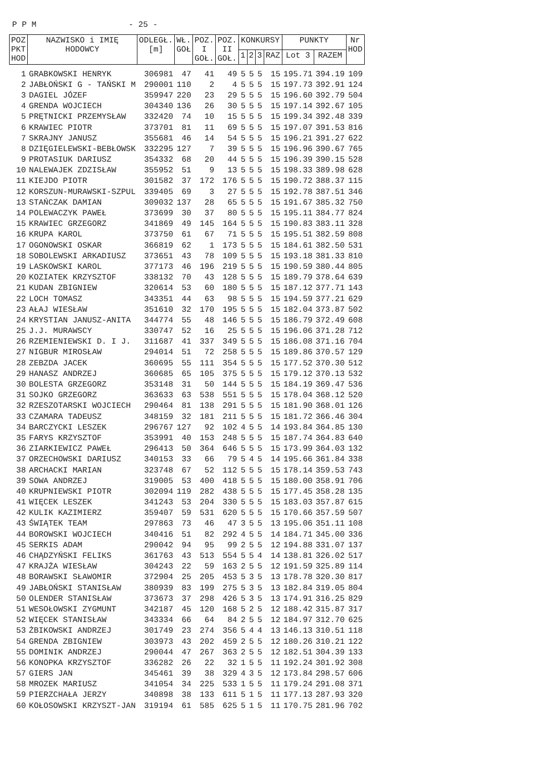P P M - 25 -
| POZ PKT HOD | NAZWISKO i IMIĘ HODOWCY | ODLEGŁ. [m] | WŁ. GOŁ | POZ. I GOŁ. | POZ. II GOŁ. | KONKURSY | | | | PUNKTY | | Nr HOD |
| --- | --- | --- | --- | --- | --- | --- | --- | --- | --- | --- | --- | --- |
| | | | | | | 1 | 2 | 3 | RAZ | Lot 3 | RAZEM | |
| 1 | GRABKOWSKI HENRYK | 306981 | 47 | 41 | 49 | 5 | 5 | 5 | 15 | 195.71 | 394.19 | 109 |
| 2 | JABŁOŃSKI G - TAŃSKI M | 290001 | 110 | 2 | 4 | 5 | 5 | 5 | 15 | 197.73 | 392.91 | 124 |
| 3 | DAGIEL JÓZEF | 359947 | 220 | 23 | 29 | 5 | 5 | 5 | 15 | 196.60 | 392.79 | 504 |
| 4 | GRENDA WOJCIECH | 304340 | 136 | 26 | 30 | 5 | 5 | 5 | 15 | 197.14 | 392.67 | 105 |
| 5 | PRĘTNICKI PRZEMYSŁAW | 332420 | 74 | 10 | 15 | 5 | 5 | 5 | 15 | 199.34 | 392.48 | 339 |
| 6 | KRAWIEC PIOTR | 373701 | 81 | 11 | 69 | 5 | 5 | 5 | 15 | 197.07 | 391.53 | 816 |
| 7 | SKRAJNY JANUSZ | 355681 | 46 | 14 | 54 | 5 | 5 | 5 | 15 | 196.21 | 391.27 | 622 |
| 8 | DZIĘGIELEWSKI-BEBŁOWSK | 332295 | 127 | 7 | 39 | 5 | 5 | 5 | 15 | 196.96 | 390.67 | 765 |
| 9 | PROTASIUK DARIUSZ | 354332 | 68 | 20 | 44 | 5 | 5 | 5 | 15 | 196.39 | 390.15 | 528 |
| 10 | NALEWAJEK ZDZISŁAW | 355952 | 51 | 9 | 13 | 5 | 5 | 5 | 15 | 198.33 | 389.98 | 628 |
| 11 | KIEJDO PIOTR | 301582 | 37 | 172 | 176 | 5 | 5 | 5 | 15 | 190.72 | 388.37 | 115 |
| 12 | KORSZUN-MURAWSKI-SZPUL | 339405 | 69 | 3 | 27 | 5 | 5 | 5 | 15 | 192.78 | 387.51 | 346 |
| 13 | STAŃCZAK DAMIAN | 309032 | 137 | 28 | 65 | 5 | 5 | 5 | 15 | 191.67 | 385.32 | 750 |
| 14 | POLEWACZYK PAWEŁ | 373699 | 30 | 37 | 80 | 5 | 5 | 5 | 15 | 195.11 | 384.77 | 824 |
| 15 | KRAWIEC GRZEGORZ | 341869 | 49 | 145 | 164 | 5 | 5 | 5 | 15 | 190.83 | 383.11 | 328 |
| 16 | KRUPA KAROL | 373750 | 61 | 67 | 71 | 5 | 5 | 5 | 15 | 195.51 | 382.59 | 808 |
| 17 | OGONOWSKI OSKAR | 366819 | 62 | 1 | 173 | 5 | 5 | 5 | 15 | 184.61 | 382.50 | 531 |
| 18 | SOBOLEWSKI ARKADIUSZ | 373651 | 43 | 78 | 109 | 5 | 5 | 5 | 15 | 193.18 | 381.33 | 810 |
| 19 | LASKOWSKI KAROL | 377173 | 46 | 196 | 219 | 5 | 5 | 5 | 15 | 190.59 | 380.44 | 805 |
| 20 | KOZIATEK KRZYSZTOF | 338132 | 70 | 43 | 128 | 5 | 5 | 5 | 15 | 189.79 | 378.64 | 639 |
| 21 | KUDAN ZBIGNIEW | 320614 | 53 | 60 | 180 | 5 | 5 | 5 | 15 | 187.12 | 377.71 | 143 |
| 22 | LOCH TOMASZ | 343351 | 44 | 63 | 98 | 5 | 5 | 5 | 15 | 194.59 | 377.21 | 629 |
| 23 | AŁAJ WIESŁAW | 351610 | 32 | 170 | 195 | 5 | 5 | 5 | 15 | 182.04 | 373.87 | 502 |
| 24 | KRYSTIAN JANUSZ-ANITA | 344774 | 55 | 48 | 146 | 5 | 5 | 5 | 15 | 186.79 | 372.49 | 608 |
| 25 | J.J. MURAWSCY | 330747 | 52 | 16 | 25 | 5 | 5 | 5 | 15 | 196.06 | 371.28 | 712 |
| 26 | RZEMIENIEWSKI D. I J. | 311687 | 41 | 337 | 349 | 5 | 5 | 5 | 15 | 186.08 | 371.16 | 704 |
| 27 | NIGBUR MIROSŁAW | 294014 | 51 | 72 | 258 | 5 | 5 | 5 | 15 | 189.86 | 370.57 | 129 |
| 28 | ZEBZDA JACEK | 360695 | 55 | 111 | 354 | 5 | 5 | 5 | 15 | 177.52 | 370.30 | 512 |
| 29 | HANASZ ANDRZEJ | 360685 | 65 | 105 | 375 | 5 | 5 | 5 | 15 | 179.12 | 370.13 | 532 |
| 30 | BOLESTA GRZEGORZ | 353148 | 31 | 50 | 144 | 5 | 5 | 5 | 15 | 184.19 | 369.47 | 536 |
| 31 | SOJKO GRZEGORZ | 363633 | 63 | 538 | 551 | 5 | 5 | 5 | 15 | 178.04 | 368.12 | 520 |
| 32 | RZESZOTARSKI WOJCIECH | 290464 | 81 | 138 | 291 | 5 | 5 | 5 | 15 | 181.90 | 368.01 | 126 |
| 33 | CZAMARA TADEUSZ | 348159 | 32 | 181 | 211 | 5 | 5 | 5 | 15 | 181.72 | 366.46 | 304 |
| 34 | BARCZYCKI LESZEK | 296767 | 127 | 92 | 102 | 4 | 5 | 5 | 14 | 193.84 | 364.85 | 130 |
| 35 | FARYS KRZYSZTOF | 353991 | 40 | 153 | 248 | 5 | 5 | 5 | 15 | 187.74 | 364.83 | 640 |
| 36 | ZIARKIEWICZ PAWEŁ | 296413 | 50 | 364 | 646 | 5 | 5 | 5 | 15 | 173.99 | 364.03 | 132 |
| 37 | ORZECHOWSKI DARIUSZ | 340153 | 33 | 66 | 79 | 5 | 4 | 5 | 14 | 195.66 | 361.84 | 338 |
| 38 | ARCHACKI MARIAN | 323748 | 67 | 52 | 112 | 5 | 5 | 5 | 15 | 178.14 | 359.53 | 743 |
| 39 | SOWA ANDRZEJ | 319005 | 53 | 400 | 418 | 5 | 5 | 5 | 15 | 180.00 | 358.91 | 706 |
| 40 | KRUPNIEWSKI PIOTR | 302094 | 119 | 282 | 438 | 5 | 5 | 5 | 15 | 177.45 | 358.28 | 135 |
| 41 | WIĘCEK LESZEK | 341243 | 53 | 204 | 330 | 5 | 5 | 5 | 15 | 183.03 | 357.87 | 615 |
| 42 | KULIK KAZIMIERZ | 359407 | 59 | 531 | 620 | 5 | 5 | 5 | 15 | 170.66 | 357.59 | 507 |
| 43 | ŚWIĄTEK TEAM | 297863 | 73 | 46 | 47 | 3 | 5 | 5 | 13 | 195.06 | 351.11 | 108 |
| 44 | BOROWSKI WOJCIECH | 340416 | 51 | 82 | 292 | 4 | 5 | 5 | 14 | 184.71 | 345.00 | 336 |
| 45 | SERKIS ADAM | 290042 | 94 | 95 | 99 | 2 | 5 | 5 | 12 | 194.88 | 331.07 | 137 |
| 46 | CHĄDZYŃSKI FELIKS | 361763 | 43 | 513 | 554 | 5 | 5 | 4 | 14 | 138.81 | 326.02 | 517 |
| 47 | KRAJŻA WIESŁAW | 304243 | 22 | 59 | 163 | 2 | 5 | 5 | 12 | 191.59 | 325.89 | 114 |
| 48 | BORAWSKI SŁAWOMIR | 372904 | 25 | 205 | 453 | 5 | 3 | 5 | 13 | 178.78 | 320.30 | 817 |
| 49 | JABŁOŃSKI STANISŁAW | 380939 | 83 | 199 | 275 | 5 | 3 | 5 | 13 | 182.84 | 319.05 | 804 |
| 50 | OLENDER STANISŁAW | 373673 | 37 | 298 | 426 | 5 | 3 | 5 | 13 | 174.91 | 316.25 | 829 |
| 51 | WESOŁOWSKI ZYGMUNT | 342187 | 45 | 120 | 168 | 5 | 2 | 5 | 12 | 188.42 | 315.87 | 317 |
| 52 | WIĘCEK STANISŁAW | 343334 | 66 | 64 | 84 | 2 | 5 | 5 | 12 | 184.97 | 312.70 | 625 |
| 53 | ŻBIKOWSKI ANDRZEJ | 301749 | 23 | 274 | 356 | 5 | 4 | 4 | 13 | 146.13 | 310.51 | 118 |
| 54 | GRENDA ZBIGNIEW | 303973 | 43 | 202 | 459 | 2 | 5 | 5 | 12 | 180.26 | 310.21 | 122 |
| 55 | DOMINIK ANDRZEJ | 290044 | 47 | 267 | 363 | 2 | 5 | 5 | 12 | 182.51 | 304.39 | 133 |
| 56 | KONOPKA KRZYSZTOF | 336282 | 26 | 22 | 32 | 1 | 5 | 5 | 11 | 192.24 | 301.92 | 308 |
| 57 | GIERS JAN | 345461 | 39 | 38 | 329 | 4 | 3 | 5 | 12 | 173.84 | 298.57 | 606 |
| 58 | MROZEK MARIUSZ | 341054 | 34 | 225 | 533 | 1 | 5 | 5 | 11 | 179.24 | 291.08 | 371 |
| 59 | PIERZCHAŁA JERZY | 340898 | 38 | 133 | 611 | 5 | 1 | 5 | 11 | 177.13 | 287.93 | 320 |
| 60 | KOŁOSOWSKI KRZYSZT-JAN | 319194 | 61 | 585 | 625 | 5 | 1 | 5 | 11 | 170.75 | 281.96 | 702 |